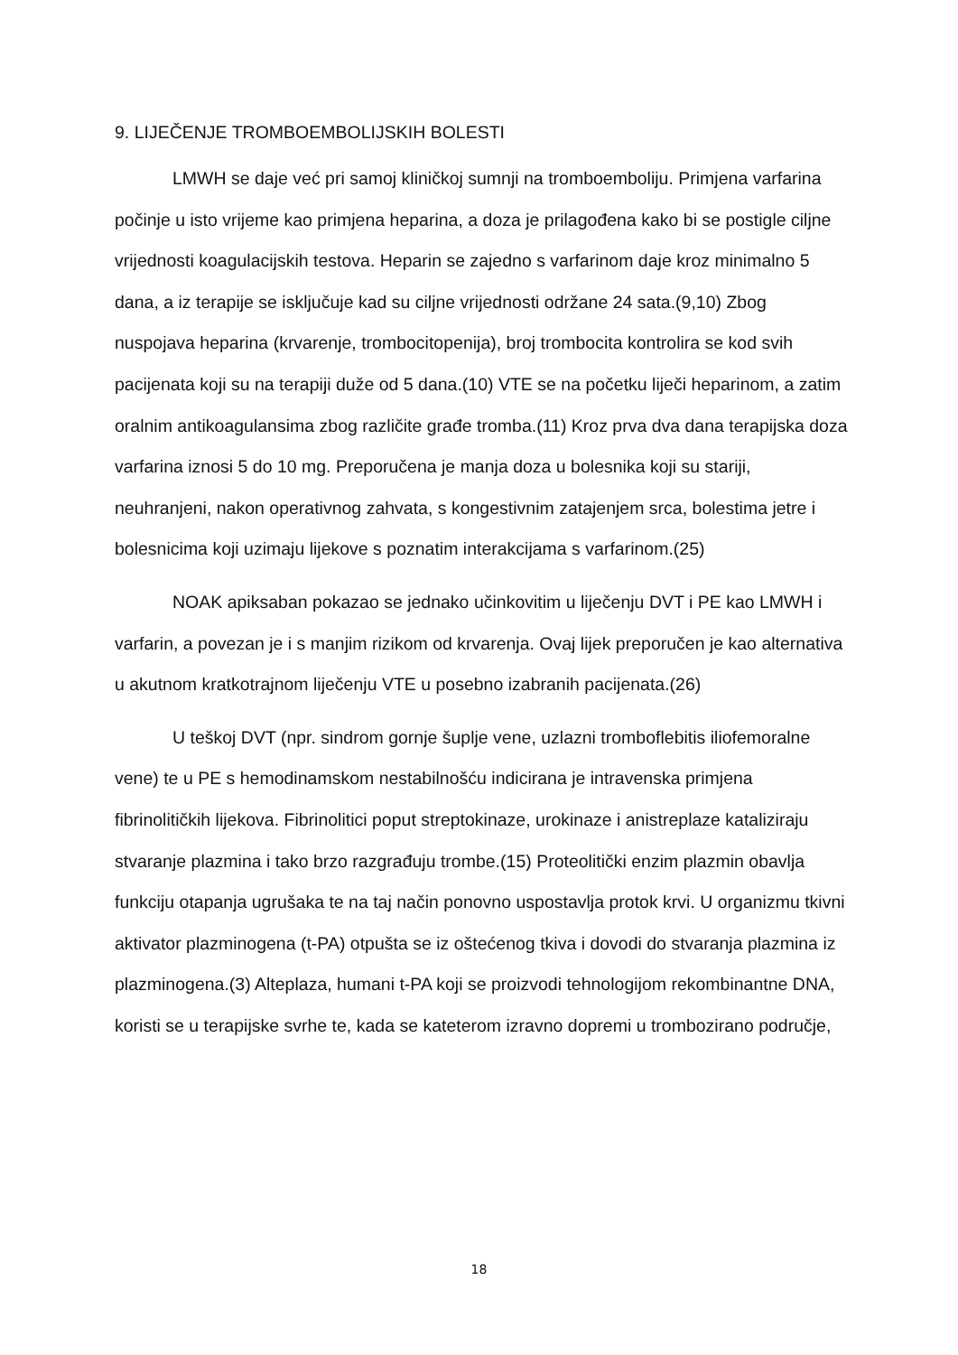9. LIJEČENJE TROMBOEMBOLIJSKIH BOLESTI
LMWH se daje već pri samoj kliničkoj sumnji na tromboemboliju. Primjena varfarina počinje u isto vrijeme kao primjena heparina, a doza je prilagođena kako bi se postigle ciljne vrijednosti koagulacijskih testova. Heparin se zajedno s varfarinom daje kroz minimalno 5 dana, a iz terapije se isključuje kad su ciljne vrijednosti održane 24 sata.(9,10) Zbog nuspojava heparina (krvarenje, trombocitopenija), broj trombocita kontrolira se kod svih pacijenata koji su na terapiji duže od 5 dana.(10) VTE se na početku liječi heparinom, a zatim oralnim antikoagulansima zbog različite građe tromba.(11) Kroz prva dva dana terapijska doza varfarina iznosi 5 do 10 mg. Preporučena je manja doza u bolesnika koji su stariji, neuhranjeni, nakon operativnog zahvata, s kongestivnim zatajenjem srca, bolestima jetre i bolesnicima koji uzimaju lijekove s poznatim interakcijama s varfarinom.(25)
NOAK apiksaban pokazao se jednako učinkovitim u liječenju DVT i PE kao LMWH i varfarin, a povezan je i s manjim rizikom od krvarenja. Ovaj lijek preporučen je kao alternativa u akutnom kratkotrajnom liječenju VTE u posebno izabranih pacijenata.(26)
U teškoj DVT (npr. sindrom gornje šuplje vene, uzlazni tromboflebitis iliofemoralne vene) te u PE s hemodinamskom nestabilnošću indicirana je intravenska primjena fibrinolitičkih lijekova. Fibrinolitici poput streptokinaze, urokinaze i anistreplaze kataliziraju stvaranje plazmina i tako brzo razgrađuju trombe.(15) Proteolitički enzim plazmin obavlja funkciju otapanja ugrušaka te na taj način ponovno uspostavlja protok krvi. U organizmu tkivni aktivator plazminogena (t-PA) otpušta se iz oštećenog tkiva i dovodi do stvaranja plazmina iz plazminogena.(3) Alteplaza, humani t-PA koji se proizvodi tehnologijom rekombinantne DNA, koristi se u terapijske svrhe te, kada se kateterom izravno dopremi u trombozirano područje,
18